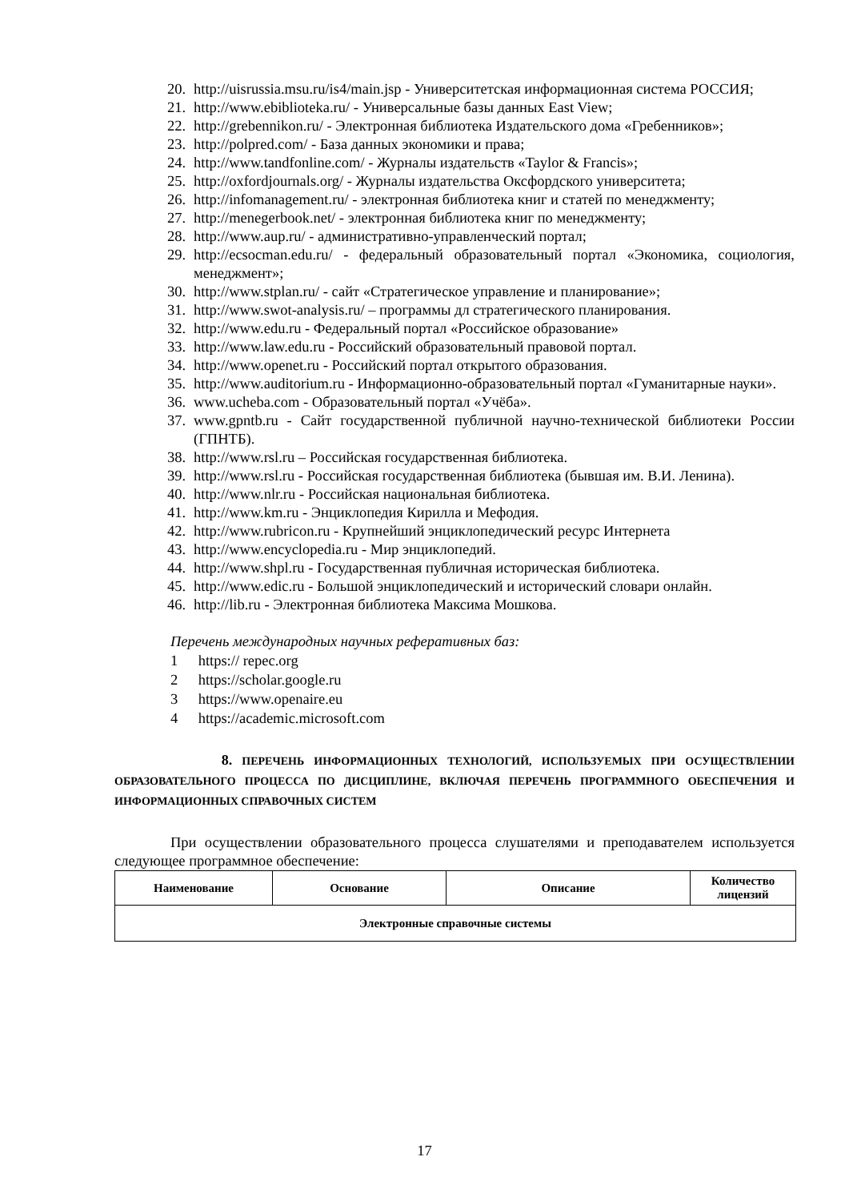20. http://uisrussia.msu.ru/is4/main.jsp - Университетская информационная система РОССИЯ;
21. http://www.ebiblioteka.ru/ - Универсальные базы данных East View;
22. http://grebennikon.ru/ - Электронная библиотека Издательского дома «Гребенников»;
23. http://polpred.com/ - База данных экономики и права;
24. http://www.tandfonline.com/ - Журналы издательств «Taylor & Francis»;
25. http://oxfordjournals.org/ - Журналы издательства Оксфордского университета;
26. http://infomanagement.ru/ - электронная библиотека книг и статей по менеджменту;
27. http://menegerbook.net/ - электронная библиотека книг по менеджменту;
28. http://www.aup.ru/ - административно-управленческий портал;
29. http://ecsocman.edu.ru/ - федеральный образовательный портал «Экономика, социология, менеджмент»;
30. http://www.stplan.ru/ - сайт «Стратегическое управление и планирование»;
31. http://www.swot-analysis.ru/ – программы дл стратегического планирования.
32. http://www.edu.ru - Федеральный портал «Российское образование»
33. http://www.law.edu.ru - Российский образовательный правовой портал.
34. http://www.openet.ru - Российский портал открытого образования.
35. http://www.auditorium.ru - Информационно-образовательный портал «Гуманитарные науки».
36. www.ucheba.com - Образовательный портал «Учёба».
37. www.gpntb.ru - Сайт государственной публичной научно-технической библиотеки России (ГПНТБ).
38. http://www.rsl.ru – Российская государственная библиотека.
39. http://www.rsl.ru - Российская государственная библиотека (бывшая им. В.И. Ленина).
40. http://www.nlr.ru - Российская национальная библиотека.
41. http://www.km.ru - Энциклопедия Кирилла и Мефодия.
42. http://www.rubricon.ru - Крупнейший энциклопедический ресурс Интернета
43. http://www.encyclopedia.ru - Мир энциклопедий.
44. http://www.shpl.ru - Государственная публичная историческая библиотека.
45. http://www.edic.ru - Большой энциклопедический и исторический словари онлайн.
46. http://lib.ru - Электронная библиотека Максима Мошкова.
Перечень международных научных реферативных баз:
1 https:// repec.org
2 https://scholar.google.ru
3 https://www.openaire.eu
4 https://academic.microsoft.com
8. ПЕРЕЧЕНЬ ИНФОРМАЦИОННЫХ ТЕХНОЛОГИЙ, ИСПОЛЬЗУЕМЫХ ПРИ ОСУЩЕСТВЛЕНИИ ОБРАЗОВАТЕЛЬНОГО ПРОЦЕССА ПО ДИСЦИПЛИНЕ, ВКЛЮЧАЯ ПЕРЕЧЕНЬ ПРОГРАММНОГО ОБЕСПЕЧЕНИЯ И ИНФОРМАЦИОННЫХ СПРАВОЧНЫХ СИСТЕМ
При осуществлении образовательного процесса слушателями и преподавателем используется следующее программное обеспечение:
| Наименование | Основание | Описание | Количество лицензий |
| --- | --- | --- | --- |
| Электронные справочные системы | | | |
17